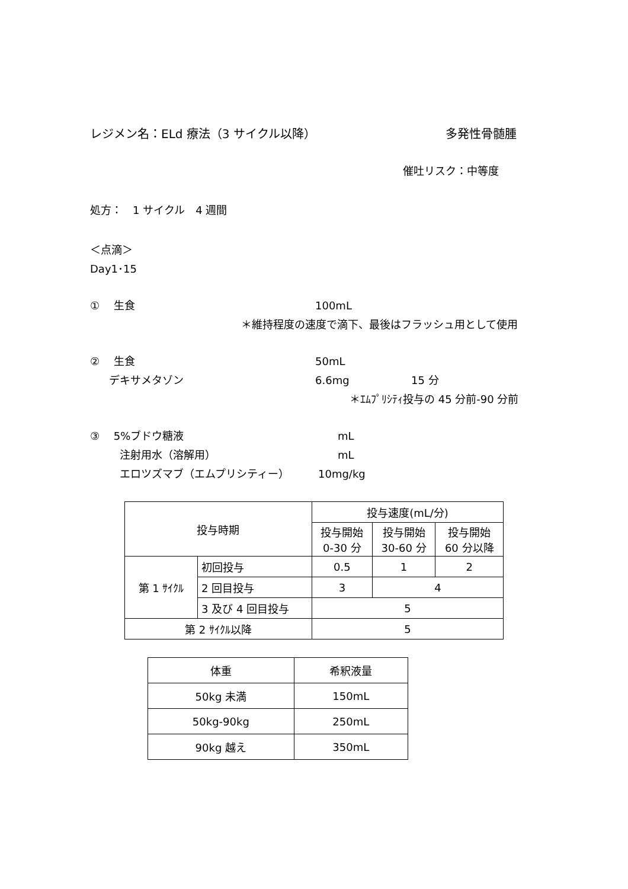レジメン名：ELd 療法（3 サイクル以降） 多発性骨髄腫
催吐リスク：中等度
処方：　1 サイクル　4 週間
＜点滴＞
Day1･15
①　 生食 100mL
＊維持程度の速度で滴下、最後はフラッシュ用として使用
②　 生食 50mL
デキサメタゾン 6.6mg 15 分
＊ｴﾑﾌﾟﾘｼﾃｨ投与の 45 分前-90 分前
③　 5%ブドウ糖液 mL
注射用水（溶解用） mL
エロツズマブ（エムプリシティー） 10mg/kg
| 投与時期 | | 投与速度(mL/分) | | |
| | | 投与開始 0-30 分 | 投与開始 30-60 分 | 投与開始 60 分以降 |
| 第 1 ｻｲｸﾙ | 初回投与 | 0.5 | 1 | 2 |
| | 2 回目投与 | 3 | 4 | |
| | 3 及び 4 回目投与 | 5 | | |
| 第 2 ｻｲｸﾙ以降 | | 5 | | |
| 体重 | 希釈液量 |
| 50kg 未満 | 150mL |
| 50kg-90kg | 250mL |
| 90kg 越え | 350mL |